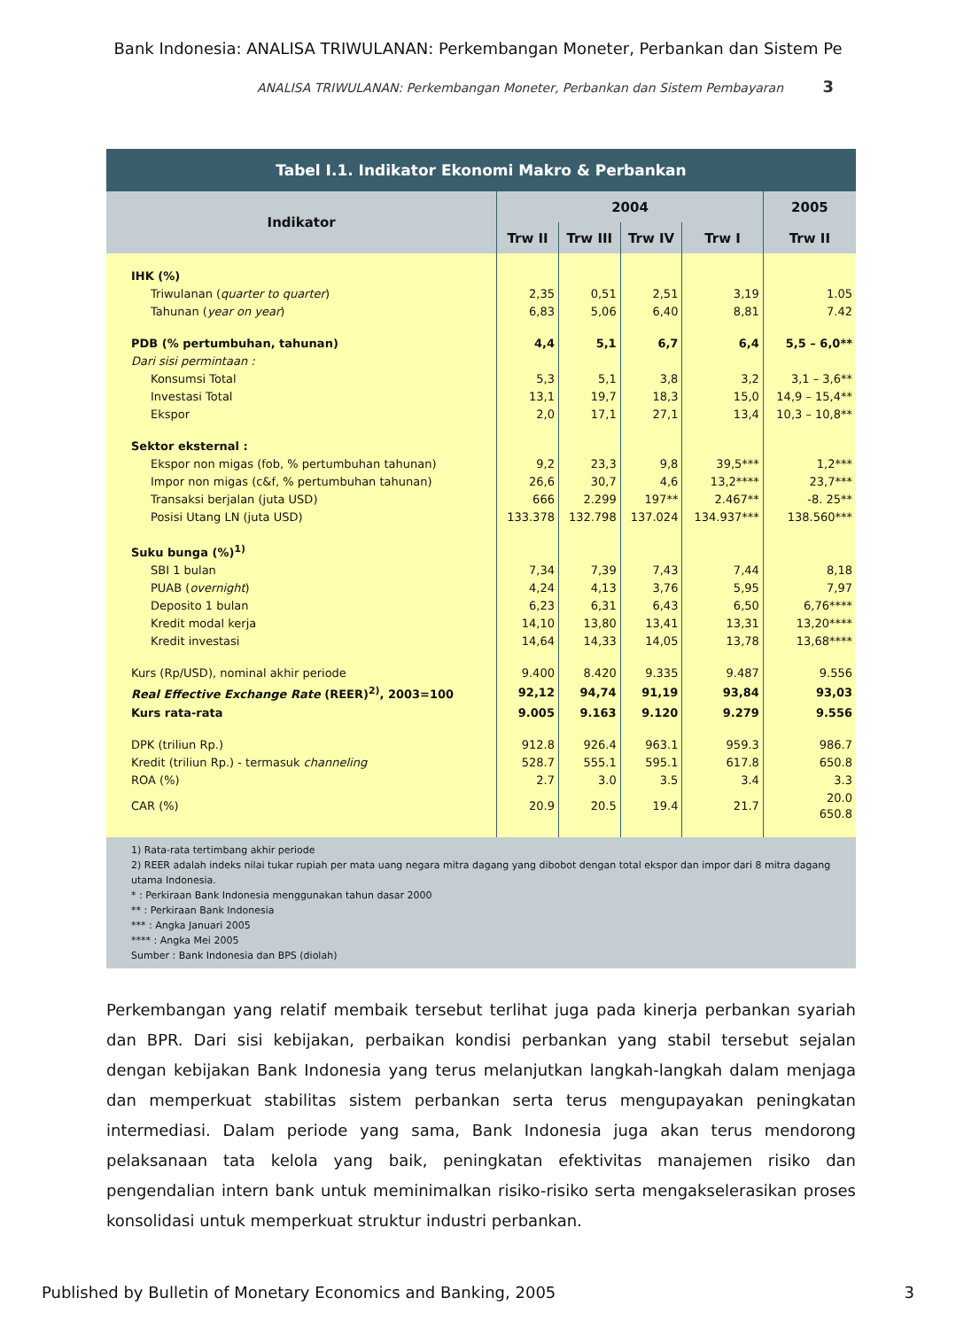Bank Indonesia: ANALISA TRIWULANAN: Perkembangan Moneter, Perbankan dan Sistem Pe
ANALISA TRIWULANAN: Perkembangan Moneter, Perbankan dan Sistem Pembayaran 3
| Tabel I.1. Indikator Ekonomi Makro & Perbankan | | | | | |
| --- | --- | --- | --- | --- | --- |
| Indikator | 2004 | | | | 2005 |
| | Trw II | Trw III | Trw IV | Trw I | Trw II |
| IHK (%) | | | | | |
| Triwulanan ( quarter to quarter ) | 2,35 | 0,51 | 2,51 | 3,19 | 1.05 |
| Tahunan ( year on year ) | 6,83 | 5,06 | 6,40 | 8,81 | 7.42 |
| PDB (% pertumbuhan, tahunan) | 4,4 | 5,1 | 6,7 | 6,4 | 5,5 – 6,0** |
| Dari sisi permintaan : | | | | | |
| Konsumsi Total | 5,3 | 5,1 | 3,8 | 3,2 | 3,1 – 3,6** |
| Investasi Total | 13,1 | 19,7 | 18,3 | 15,0 | 14,9 – 15,4** |
| Ekspor | 2,0 | 17,1 | 27,1 | 13,4 | 10,3 – 10,8** |
| Sektor eksternal : | | | | | |
| Ekspor non migas (fob, % pertumbuhan tahunan) | 9,2 | 23,3 | 9,8 | 39,5*** | 1,2*** |
| Impor non migas (c&f, % pertumbuhan tahunan) | 26,6 | 30,7 | 4,6 | 13,2**** | 23,7*** |
| Transaksi berjalan (juta USD) | 666 | 2.299 | 197** | 2.467** | -8. 25** |
| Posisi Utang LN (juta USD) | 133.378 | 132.798 | 137.024 | 134.937*** | 138.560*** |
| Suku bunga (%)<sup>1)</sup> | | | | | |
| SBI 1 bulan | 7,34 | 7,39 | 7,43 | 7,44 | 8,18 |
| PUAB ( overnight ) | 4,24 | 4,13 | 3,76 | 5,95 | 7,97 |
| Deposito 1 bulan | 6,23 | 6,31 | 6,43 | 6,50 | 6,76**** |
| Kredit modal kerja | 14,10 | 13,80 | 13,41 | 13,31 | 13,20**** |
| Kredit investasi | 14,64 | 14,33 | 14,05 | 13,78 | 13,68**** |
| Kurs (Rp/USD), nominal akhir periode | 9.400 | 8.420 | 9.335 | 9.487 | 9.556 |
| Real Effective Exchange Rate (REER)<sup>2)</sup>, 2003=100 | 92,12 | 94,74 | 91,19 | 93,84 | 93,03 |
| Kurs rata-rata | 9.005 | 9.163 | 9.120 | 9.279 | 9.556 |
| DPK (triliun Rp.) | 912.8 | 926.4 | 963.1 | 959.3 | 986.7 |
| Kredit (triliun Rp.) - termasuk channeling | 528.7 | 555.1 | 595.1 | 617.8 | 650.8 |
| ROA (%) | 2.7 | 3.0 | 3.5 | 3.4 | 3.3 |
| CAR (%) | 20.9 | 20.5 | 19.4 | 21.7 | 20.0 650.8 |
1) Rata-rata tertimbang akhir periode
2) REER adalah indeks nilai tukar rupiah per mata uang negara mitra dagang yang dibobot dengan total ekspor dan impor dari 8 mitra dagang utama Indonesia.
* : Perkiraan Bank Indonesia menggunakan tahun dasar 2000
** : Perkiraan Bank Indonesia
*** : Angka Januari 2005
**** : Angka Mei 2005
Sumber : Bank Indonesia dan BPS (diolah)
Perkembangan yang relatif membaik tersebut terlihat juga pada kinerja perbankan syariah dan BPR. Dari sisi kebijakan, perbaikan kondisi perbankan yang stabil tersebut sejalan dengan kebijakan Bank Indonesia yang terus melanjutkan langkah-langkah dalam menjaga dan memperkuat stabilitas sistem perbankan serta terus mengupayakan peningkatan intermediasi. Dalam periode yang sama, Bank Indonesia juga akan terus mendorong pelaksanaan tata kelola yang baik, peningkatan efektivitas manajemen risiko dan pengendalian intern bank untuk meminimalkan risiko-risiko serta mengakselerasikan proses konsolidasi untuk memperkuat struktur industri perbankan.
Published by Bulletin of Monetary Economics and Banking, 2005 3